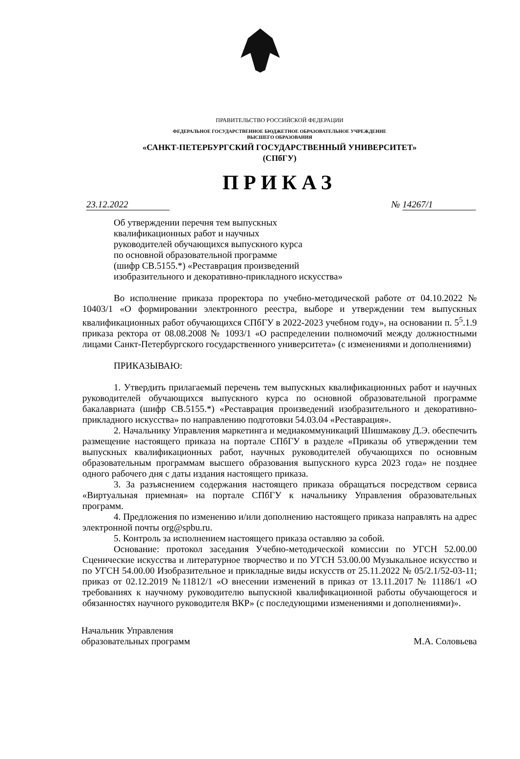ПРАВИТЕЛЬСТВО РОССИЙСКОЙ ФЕДЕРАЦИИ
ФЕДЕРАЛЬНОЕ ГОСУДАРСТВЕННОЕ БЮДЖЕТНОЕ ОБРАЗОВАТЕЛЬНОЕ УЧРЕЖДЕНИЕ
ВЫСШЕГО ОБРАЗОВАНИЯ
«САНКТ-ПЕТЕРБУРГСКИЙ ГОСУДАРСТВЕННЫЙ УНИВЕРСИТЕТ»
(СПбГУ)
ПРИКАЗ
23.12.2022 № 14267/1
Об утверждении перечня тем выпускных
квалификационных работ и научных
руководителей обучающихся выпускного курса
по основной образовательной программе
(шифр СВ.5155.*) «Реставрация произведений
изобразительного и декоративно-прикладного искусства»
Во исполнение приказа проректора по учебно-методической работе от 04.10.2022 № 10403/1 «О формировании электронного реестра, выборе и утверждении тем выпускных квалификационных работ обучающихся СПбГУ в 2022-2023 учебном году», на основании п. 5<sup>5</sup>.1.9 приказа ректора от 08.08.2008 № 1093/1 «О распределении полномочий между должностными лицами Санкт-Петербургского государственного университета» (с изменениями и дополнениями)
ПРИКАЗЫВАЮ:
1. Утвердить прилагаемый перечень тем выпускных квалификационных работ и научных руководителей обучающихся выпускного курса по основной образовательной программе бакалавриата (шифр СВ.5155.*) «Реставрация произведений изобразительного и декоративно-прикладного искусства» по направлению подготовки 54.03.04 «Реставрация».
2. Начальнику Управления маркетинга и медиакоммуникаций Шишмакову Д.Э. обеспечить размещение настоящего приказа на портале СПбГУ в разделе «Приказы об утверждении тем выпускных квалификационных работ, научных руководителей обучающихся по основным образовательным программам высшего образования выпускного курса 2023 года» не позднее одного рабочего дня с даты издания настоящего приказа.
3. За разъяснением содержания настоящего приказа обращаться посредством сервиса «Виртуальная приемная» на портале СПбГУ к начальнику Управления образовательных программ.
4. Предложения по изменению и/или дополнению настоящего приказа направлять на адрес электронной почты org@spbu.ru.
5. Контроль за исполнением настоящего приказа оставляю за собой.
Основание: протокол заседания Учебно-методической комиссии по УГСН 52.00.00 Сценические искусства и литературное творчество и по УГСН 53.00.00 Музыкальное искусство и по УГСН 54.00.00 Изобразительное и прикладные виды искусств от 25.11.2022 № 05/2.1/52-03-11; приказ от 02.12.2019 №11812/1 «О внесении изменений в приказ от 13.11.2017 № 11186/1 «О требованиях к научному руководителю выпускной квалификационной работы обучающегося и обязанностях научного руководителя ВКР» (с последующими изменениями и дополнениями)».
Начальник Управления
образовательных программ
М.А. Соловьева